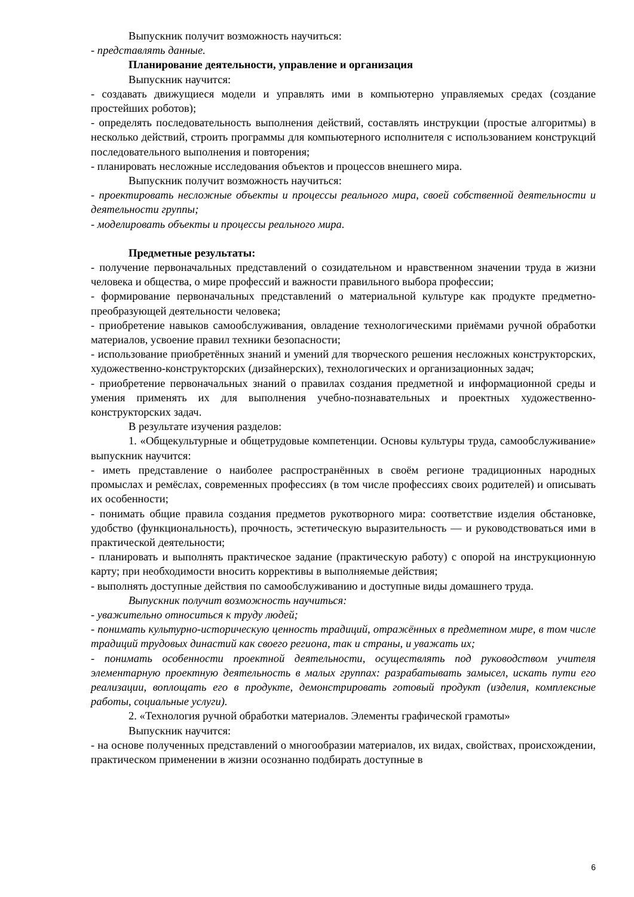Выпускник получит возможность научиться:
- представлять данные.
Планирование деятельности, управление и организация
Выпускник научится:
- создавать движущиеся модели и управлять ими в компьютерно управляемых средах (создание простейших роботов);
- определять последовательность выполнения действий, составлять инструкции (простые алгоритмы) в несколько действий, строить программы для компьютерного исполнителя с использованием конструкций последовательного выполнения и повторения;
- планировать несложные исследования объектов и процессов внешнего мира.
Выпускник получит возможность научиться:
- проектировать несложные объекты и процессы реального мира, своей собственной деятельности и деятельности группы;
- моделировать объекты и процессы реального мира.
Предметные результаты:
- получение первоначальных представлений о созидательном и нравственном значении труда в жизни человека и общества, о мире профессий и важности правильного выбора профессии;
- формирование первоначальных представлений о материальной культуре как продукте предметно-преобразующей деятельности человека;
- приобретение навыков самообслуживания, овладение технологическими приёмами ручной обработки материалов, усвоение правил техники безопасности;
- использование приобретённых знаний и умений для творческого решения несложных конструкторских, художественно-конструкторских (дизайнерских), технологических и организационных задач;
- приобретение первоначальных знаний о правилах создания предметной и информационной среды и умения применять их для выполнения учебно-познавательных и проектных художественно-конструкторских задач.
В результате изучения разделов:
1. «Общекультурные и общетрудовые компетенции. Основы культуры труда, самообслуживание» выпускник научится:
- иметь представление о наиболее распространённых в своём регионе традиционных народных промыслах и ремёслах, современных профессиях (в том числе профессиях своих родителей) и описывать их особенности;
- понимать общие правила создания предметов рукотворного мира: соответствие изделия обстановке, удобство (функциональность), прочность, эстетическую выразительность — и руководствоваться ими в практической деятельности;
- планировать и выполнять практическое задание (практическую работу) с опорой на инструкционную карту; при необходимости вносить коррективы в выполняемые действия;
- выполнять доступные действия по самообслуживанию и доступные виды домашнего труда.
Выпускник получит возможность научиться:
- уважительно относиться к труду людей;
- понимать культурно-историческую ценность традиций, отражённых в предметном мире, в том числе традиций трудовых династий как своего региона, так и страны, и уважать их;
- понимать особенности проектной деятельности, осуществлять под руководством учителя элементарную проектную деятельность в малых группах: разрабатывать замысел, искать пути его реализации, воплощать его в продукте, демонстрировать готовый продукт (изделия, комплексные работы, социальные услуги).
2. «Технология ручной обработки материалов. Элементы графической грамоты»
Выпускник научится:
- на основе полученных представлений о многообразии материалов, их видах, свойствах, происхождении, практическом применении в жизни осознанно подбирать доступные в
6